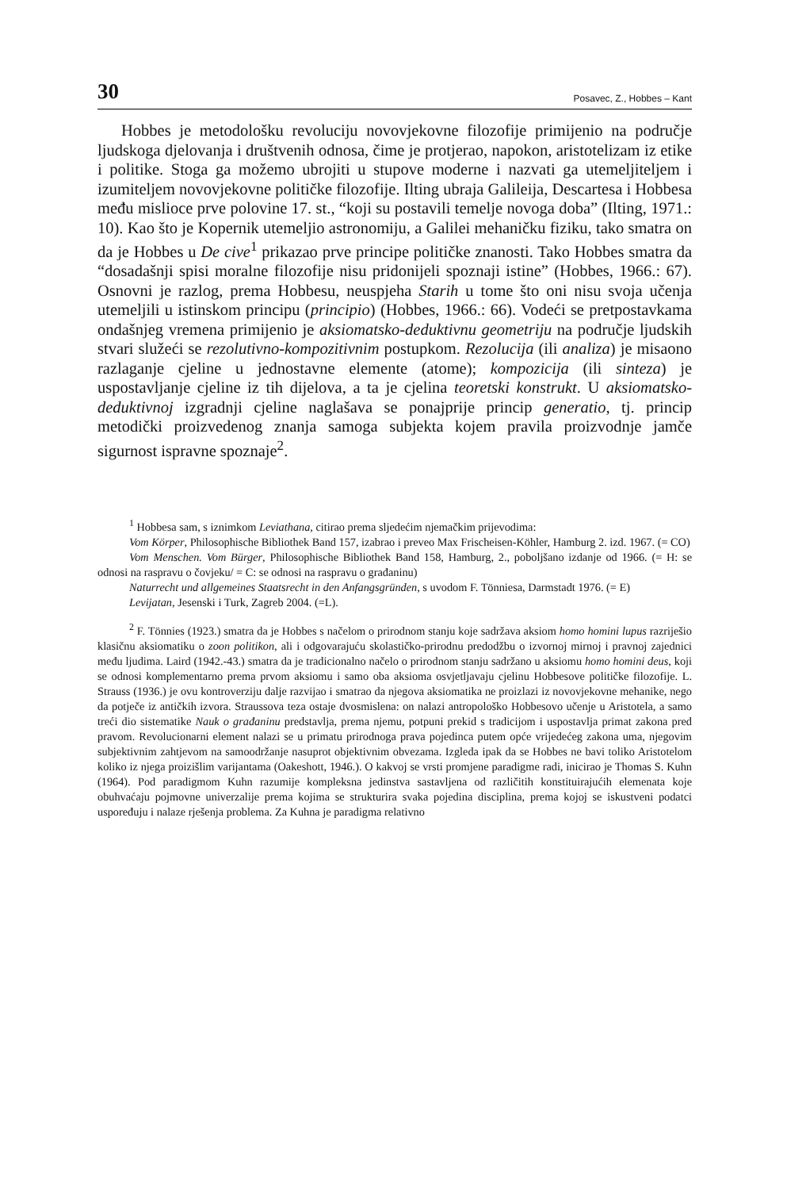30 Posavec, Z., Hobbes – Kant
Hobbes je metodološku revoluciju novovjekovne filozofije primijenio na područje ljudskoga djelovanja i društvenih odnosa, čime je protjerao, napokon, aristotelizam iz etike i politike. Stoga ga možemo ubrojiti u stupove moderne i nazvati ga utemeljiteljem i izumiteljem novovjekovne političke filozofije. Ilting ubraja Galileija, Descartesa i Hobbesa među mislioce prve polovine 17. st., “koji su postavili temelje novoga doba” (Ilting, 1971.: 10). Kao što je Kopernik utemeljio astronomiju, a Galilei mehaničku fiziku, tako smatra on da je Hobbes u De cive<sup>1</sup> prikazao prve principe političke znanosti. Tako Hobbes smatra da “dosadašnji spisi moralne filozofije nisu pridonijeli spoznaji istine” (Hobbes, 1966.: 67). Osnovni je razlog, prema Hobbesu, neuspjeha Starih u tome što oni nisu svoja učenja utemeljili u istinskom principu (principio) (Hobbes, 1966.: 66). Vodeći se pretpostavkama ondašnjeg vremena primijenio je aksiomatsko-deduktivnu geometriju na područje ljudskih stvari služeći se rezolutivno-kompozitivnim postupkom. Rezolucija (ili analiza) je misaono razlaganje cjeline u jednostavne elemente (atome); kompozicija (ili sinteza) je uspostavljanje cjeline iz tih dijelova, a ta je cjelina teoretski konstrukt. U aksiomatsko-deduktivnoj izgradnji cjeline naglašava se ponajprije princip generatio, tj. princip metodički proizvedenog znanja samoga subjekta kojem pravila proizvodnje jamče sigurnost ispravne spoznaje<sup>2</sup>.
<sup>1</sup> Hobbesa sam, s iznimkom Leviathana, citirao prema sljedećim njemačkim prijevodima:
Vom Körper, Philosophische Bibliothek Band 157, izabrao i preveo Max Frischeisen-Köhler, Hamburg 2. izd. 1967. (= CO)
Vom Menschen. Vom Bürger, Philosophische Bibliothek Band 158, Hamburg, 2., poboljšano izdanje od 1966. (= H: se odnosi na raspravu o čovjeku/ = C: se odnosi na raspravu o građaninu)
Naturrecht und allgemeines Staatsrecht in den Anfangsgründen, s uvodom F. Tönniesa, Darmstadt 1976. (= E)
Levijatan, Jesenski i Turk, Zagreb 2004. (=L).
<sup>2</sup> F. Tönnies (1923.) smatra da je Hobbes s načelom o prirodnom stanju koje sadržava aksiom homo homini lupus razriješio klasičnu aksiomatiku o zoon politikon, ali i odgovarajuću skolastičko-prirodnu predodžbu o izvornoj mirnoj i pravnoj zajednici među ljudima. Laird (1942.-43.) smatra da je tradicionalno načelo o prirodnom stanju sadržano u aksiomu homo homini deus, koji se odnosi komplementarno prema prvom aksiomu i samo oba aksioma osvjetljavaju cjelinu Hobbesove političke filozofije. L. Strauss (1936.) je ovu kontroverziju dalje razvijao i smatrao da njegova aksiomatika ne proizlazi iz novovjekovne mehanike, nego da potječe iz antičkih izvora. Straussova teza ostaje dvosmislena: on nalazi antropološko Hobbesovo učenje u Aristotela, a samo treći dio sistematike Nauk o građaninu predstavlja, prema njemu, potpuni prekid s tradicijom i uspostavlja primat zakona pred pravom. Revolucionarni element nalazi se u primatu prirodnoga prava pojedinca putem opće vrijedećeg zakona uma, njegovim subjektivnim zahtjevom na samoodržanje nasuprot objektivnim obvezama. Izgleda ipak da se Hobbes ne bavi toliko Aristotelom koliko iz njega proizišlim varijantama (Oakeshott, 1946.). O kakvoj se vrsti promjene paradigme radi, inicirao je Thomas S. Kuhn (1964). Pod paradigmom Kuhn razumije kompleksna jedinstva sastavljena od različitih konstituirajućih elemenata koje obuhvaćaju pojmovne univerzalije prema kojima se strukturira svaka pojedina disciplina, prema kojoj se iskustveni podatci uspoređuju i nalaze rješenja problema. Za Kuhna je paradigma relativno